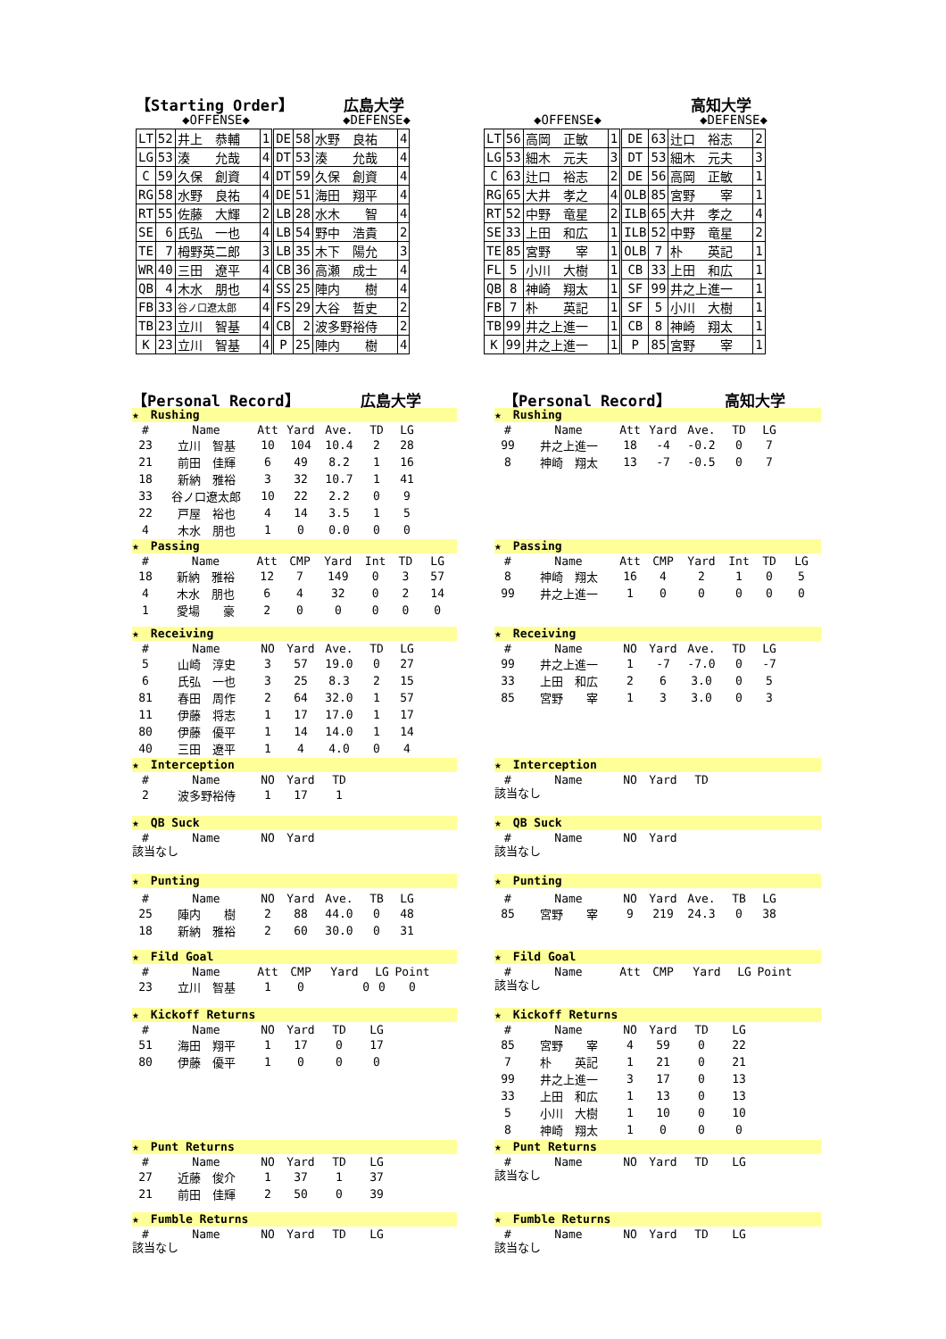【Starting Order】 広島大学
◆OFFENSE◆ ◆DEFENSE◆
| LT | 52 | 井上 恭輔 | 1 | DE | 58 | 水野 良祐 | 4 |
| LG | 53 | 湊 允哉 | 4 | DT | 53 | 湊 允哉 | 4 |
| C | 59 | 久保 創資 | 4 | DT | 59 | 久保 創資 | 4 |
| RG | 58 | 水野 良祐 | 4 | DE | 51 | 海田 翔平 | 4 |
| RT | 55 | 佐藤 大輝 | 2 | LB | 28 | 水木 智 | 4 |
| SE | 6 | 氏弘 一也 | 4 | LB | 54 | 野中 浩貴 | 2 |
| TE | 7 | 栂野英二郎 | 3 | LB | 35 | 木下 陽允 | 3 |
| WR | 40 | 三田 遼平 | 4 | CB | 36 | 高瀬 成士 | 4 |
| QB | 4 | 木水 朋也 | 4 | SS | 25 | 陣内 樹 | 4 |
| FB | 33 | 谷ノ口遼太郎 | 4 | FS | 29 | 大谷 哲史 | 2 |
| TB | 23 | 立川 智基 | 4 | CB | 2 | 波多野裕侍 | 2 |
| K | 23 | 立川 智基 | 4 | P | 25 | 陣内 樹 | 4 |
高知大学
◆OFFENSE◆ ◆DEFENSE◆
| LT | 56 | 高岡 正敏 | 1 | DE | 63 | 辻口 裕志 | 2 |
| LG | 53 | 細木 元夫 | 3 | DT | 53 | 細木 元夫 | 3 |
| C | 63 | 辻口 裕志 | 2 | DE | 56 | 高岡 正敏 | 1 |
| RG | 65 | 大井 孝之 | 4 | OLB | 85 | 宮野 宰 | 1 |
| RT | 52 | 中野 竜星 | 2 | ILB | 65 | 大井 孝之 | 4 |
| SE | 33 | 上田 和広 | 1 | ILB | 52 | 中野 竜星 | 2 |
| TE | 85 | 宮野 宰 | 1 | OLB | 7 | 朴 英記 | 1 |
| FL | 5 | 小川 大樹 | 1 | CB | 33 | 上田 和広 | 1 |
| QB | 8 | 神崎 翔太 | 1 | SF | 99 | 井之上進一 | 1 |
| FB | 7 | 朴 英記 | 1 | SF | 5 | 小川 大樹 | 1 |
| TB | 99 | 井之上進一 | 1 | CB | 8 | 神崎 翔太 | 1 |
| K | 99 | 井之上進一 | 1 | P | 85 | 宮野 宰 | 1 |
【Personal Record】 広島大学
★　Rushing
| # | Name | Att | Yard | Ave. | TD | LG |
| 23 | 立川 智基 | 10 | 104 | 10.4 | 2 | 28 |
| 21 | 前田 佳輝 | 6 | 49 | 8.2 | 1 | 16 |
| 18 | 新納 雅裕 | 3 | 32 | 10.7 | 1 | 41 |
| 33 | 谷ノ口遼太郎 | 10 | 22 | 2.2 | 0 | 9 |
| 22 | 戸屋 裕也 | 4 | 14 | 3.5 | 1 | 5 |
| 4 | 木水 朋也 | 1 | 0 | 0.0 | 0 | 0 |
★　Passing
| # | Name | Att | CMP | Yard | Int | TD | LG |
| 18 | 新納 雅裕 | 12 | 7 | 149 | 0 | 3 | 57 |
| 4 | 木水 朋也 | 6 | 4 | 32 | 0 | 2 | 14 |
| 1 | 愛場 豪 | 2 | 0 | 0 | 0 | 0 | 0 |
★　Receiving
| # | Name | NO | Yard | Ave. | TD | LG |
| 5 | 山崎 淳史 | 3 | 57 | 19.0 | 0 | 27 |
| 6 | 氏弘 一也 | 3 | 25 | 8.3 | 2 | 15 |
| 81 | 春田 周作 | 2 | 64 | 32.0 | 1 | 57 |
| 11 | 伊藤 将志 | 1 | 17 | 17.0 | 1 | 17 |
| 80 | 伊藤 優平 | 1 | 14 | 14.0 | 1 | 14 |
| 40 | 三田 遼平 | 1 | 4 | 4.0 | 0 | 4 |
★　Interception
| # | Name | NO | Yard | TD |
| 2 | 波多野裕侍 | 1 | 17 | 1 |
★　QB Suck
| # | Name | NO | Yard |
該当なし
★　Punting
| # | Name | NO | Yard | Ave. | TB | LG |
| 25 | 陣内 樹 | 2 | 88 | 44.0 | 0 | 48 |
| 18 | 新納 雅裕 | 2 | 60 | 30.0 | 0 | 31 |
★　Fild Goal
| # | Name | Att | CMP | Yard | LG | Point |
| 23 | 立川 智基 | 1 | 0 | 0 | 0 | 0 |
★　Kickoff Returns
| # | Name | NO | Yard | TD | LG |
| 51 | 海田 翔平 | 1 | 17 | 0 | 17 |
| 80 | 伊藤 優平 | 1 | 0 | 0 | 0 |
★　Punt Returns
| # | Name | NO | Yard | TD | LG |
| 27 | 近藤 俊介 | 1 | 37 | 1 | 37 |
| 21 | 前田 佳輝 | 2 | 50 | 0 | 39 |
★　Fumble Returns
| # | Name | NO | Yard | TD | LG |
該当なし
【Personal Record】 高知大学
★　Rushing
| # | Name | Att | Yard | Ave. | TD | LG |
| 99 | 井之上進一 | 18 | -4 | -0.2 | 0 | 7 |
| 8 | 神崎 翔太 | 13 | -7 | -0.5 | 0 | 7 |
★　Passing
| # | Name | Att | CMP | Yard | Int | TD | LG |
| 8 | 神崎 翔太 | 16 | 4 | 2 | 1 | 0 | 5 |
| 99 | 井之上進一 | 1 | 0 | 0 | 0 | 0 | 0 |
★　Receiving
| # | Name | NO | Yard | Ave. | TD | LG |
| 99 | 井之上進一 | 1 | -7 | -7.0 | 0 | -7 |
| 33 | 上田 和広 | 2 | 6 | 3.0 | 0 | 5 |
| 85 | 宮野 宰 | 1 | 3 | 3.0 | 0 | 3 |
★　Interception
| # | Name | NO | Yard | TD |
該当なし
★　QB Suck
| # | Name | NO | Yard |
該当なし
★　Punting
| # | Name | NO | Yard | Ave. | TB | LG |
| 85 | 宮野 宰 | 9 | 219 | 24.3 | 0 | 38 |
★　Fild Goal
| # | Name | Att | CMP | Yard | LG | Point |
該当なし
★　Kickoff Returns
| # | Name | NO | Yard | TD | LG |
| 85 | 宮野 宰 | 4 | 59 | 0 | 22 |
| 7 | 朴 英記 | 1 | 21 | 0 | 21 |
| 99 | 井之上進一 | 3 | 17 | 0 | 13 |
| 33 | 上田 和広 | 1 | 13 | 0 | 13 |
| 5 | 小川 大樹 | 1 | 10 | 0 | 10 |
| 8 | 神崎 翔太 | 1 | 0 | 0 | 0 |
★　Punt Returns
| # | Name | NO | Yard | TD | LG |
該当なし
★　Fumble Returns
| # | Name | NO | Yard | TD | LG |
該当なし